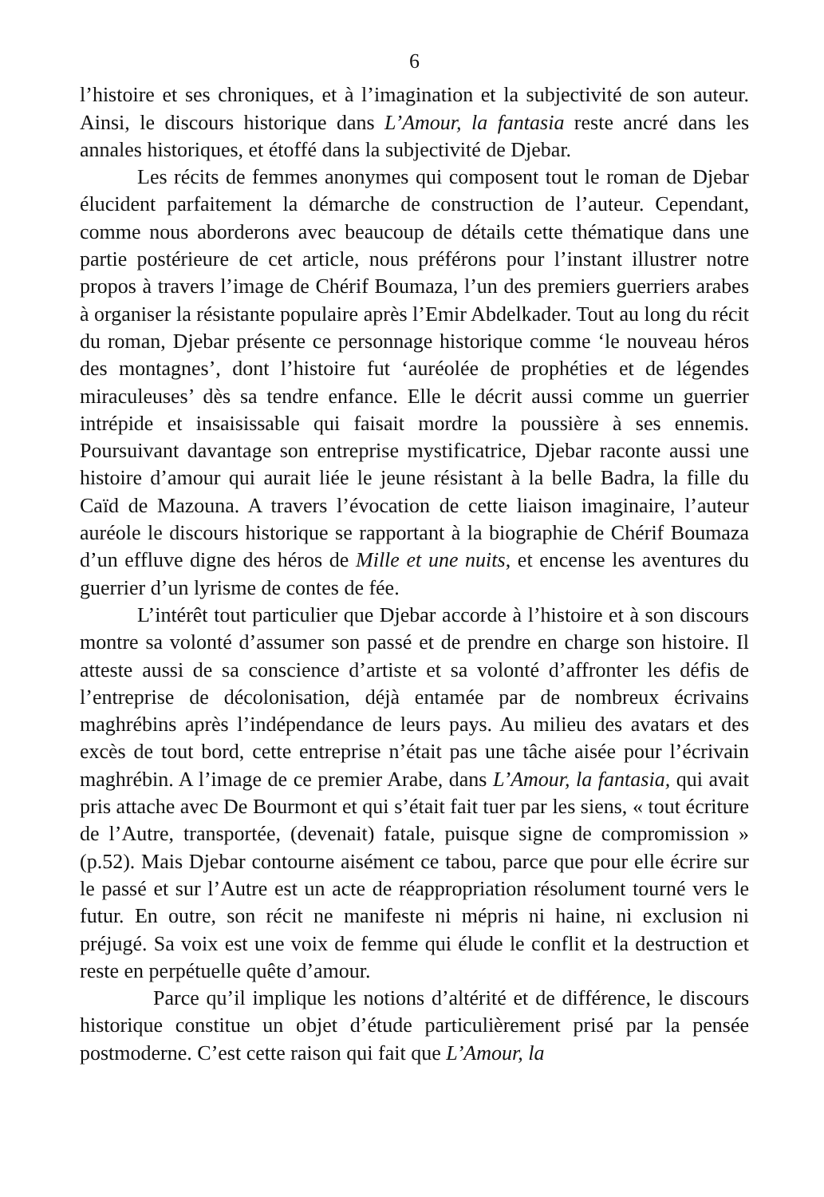6
l’histoire et ses chroniques, et à l’imagination et la subjectivité de son auteur. Ainsi, le discours historique dans L’Amour, la fantasia reste ancré dans les annales historiques, et étoffé dans la subjectivité de Djebar.
Les récits de femmes anonymes qui composent tout le roman de Djebar élucident parfaitement la démarche de construction de l’auteur. Cependant, comme nous aborderons avec beaucoup de détails cette thématique dans une partie postérieure de cet article, nous préférons pour l’instant illustrer notre propos à travers l’image de Chérif Boumaza, l’un des premiers guerriers arabes à organiser la résistante populaire après l’Emir Abdelkader. Tout au long du récit du roman, Djebar présente ce personnage historique comme ‘le nouveau héros des montagnes’, dont l’histoire fut ‘auréolée de prophéties et de légendes miraculeuses’ dès sa tendre enfance. Elle le décrit aussi comme un guerrier intrépide et insaisissable qui faisait mordre la poussière à ses ennemis. Poursuivant davantage son entreprise mystificatrice, Djebar raconte aussi une histoire d’amour qui aurait liée le jeune résistant à la belle Badra, la fille du Caïd de Mazouna. A travers l’évocation de cette liaison imaginaire, l’auteur auréole le discours historique se rapportant à la biographie de Chérif Boumaza d’un effluve digne des héros de Mille et une nuits, et encense les aventures du guerrier d’un lyrisme de contes de fée.
L’intérêt tout particulier que Djebar accorde à l’histoire et à son discours montre sa volonté d’assumer son passé et de prendre en charge son histoire. Il atteste aussi de sa conscience d’artiste et sa volonté d’affronter les défis de l’entreprise de décolonisation, déjà entamée par de nombreux écrivains maghrébins après l’indépendance de leurs pays. Au milieu des avatars et des excès de tout bord, cette entreprise n’était pas une tâche aisée pour l’écrivain maghrébin. A l’image de ce premier Arabe, dans L’Amour, la fantasia, qui avait pris attache avec De Bourmont et qui s’était fait tuer par les siens, « tout écriture de l’Autre, transportée, (devenait) fatale, puisque signe de compromission » (p.52). Mais Djebar contourne aisément ce tabou, parce que pour elle écrire sur le passé et sur l’Autre est un acte de réappropriation résolument tourné vers le futur. En outre, son récit ne manifeste ni mépris ni haine, ni exclusion ni préjugé. Sa voix est une voix de femme qui élude le conflit et la destruction et reste en perpétuelle quête d’amour.
Parce qu’il implique les notions d’altérité et de différence, le discours historique constitue un objet d’étude particulièrement prisé par la pensée postmoderne. C’est cette raison qui fait que L’Amour, la